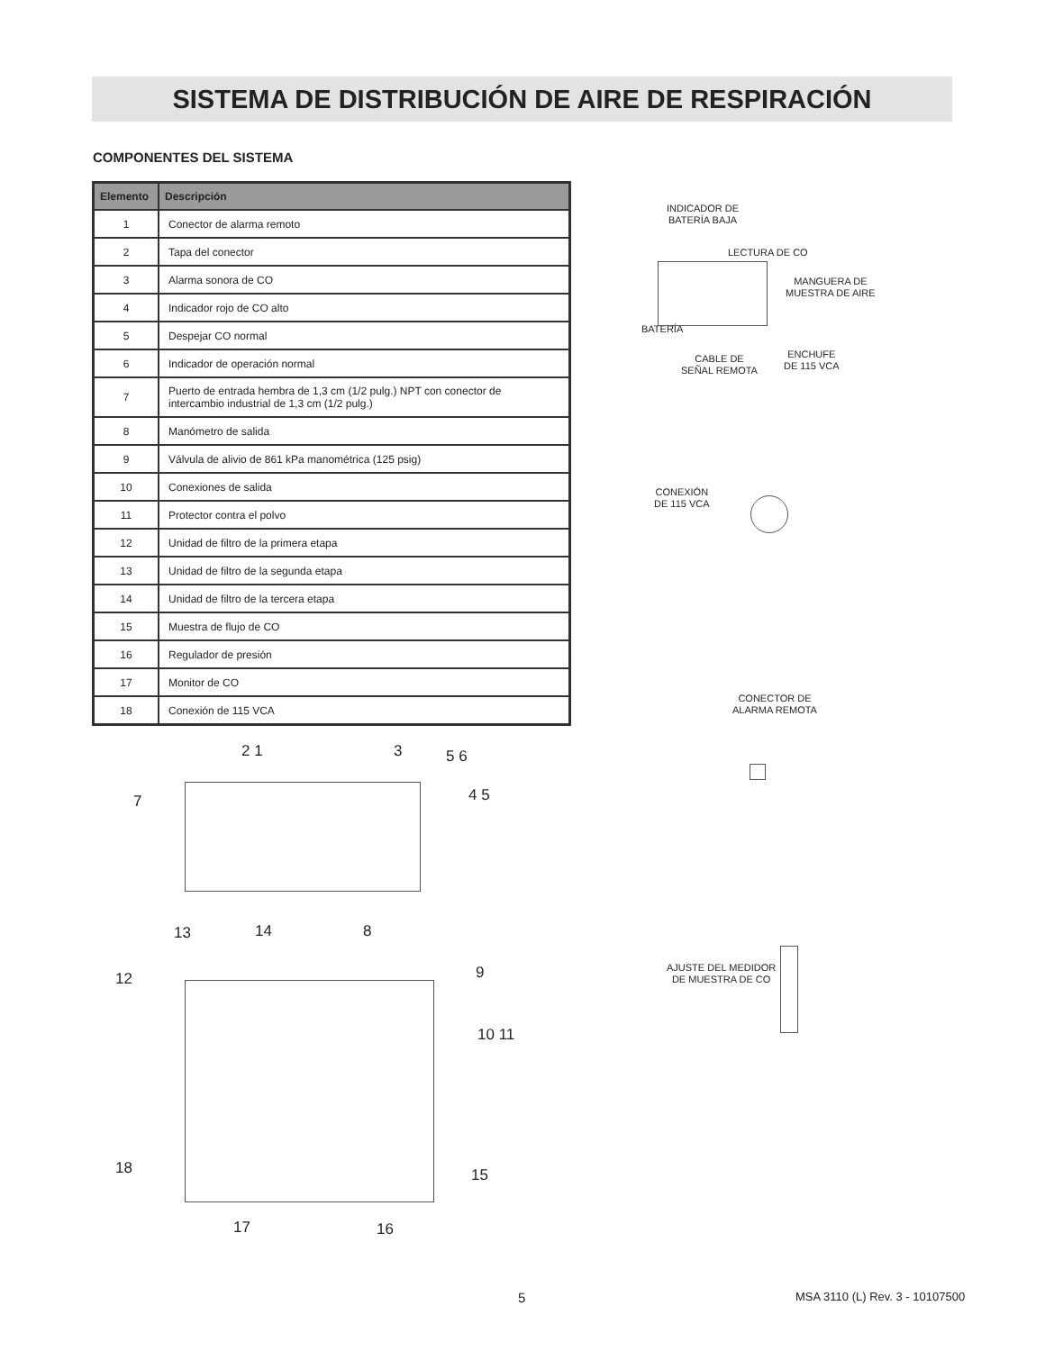SISTEMA DE DISTRIBUCIÓN DE AIRE DE RESPIRACIÓN
COMPONENTES DEL SISTEMA
| Elemento | Descripción |
| --- | --- |
| 1 | Conector de alarma remoto |
| 2 | Tapa del conector |
| 3 | Alarma sonora de CO |
| 4 | Indicador rojo de CO alto |
| 5 | Despejar CO normal |
| 6 | Indicador de operación normal |
| 7 | Puerto de entrada hembra de 1,3 cm (1/2 pulg.) NPT con conector de intercambio industrial de 1,3 cm (1/2 pulg.) |
| 8 | Manómetro de salida |
| 9 | Válvula de alivio de 861 kPa manométrica (125 psig) |
| 10 | Conexiones de salida |
| 11 | Protector contra el polvo |
| 12 | Unidad de filtro de la primera etapa |
| 13 | Unidad de filtro de la segunda etapa |
| 14 | Unidad de filtro de la tercera etapa |
| 15 | Muestra de flujo de CO |
| 16 | Regulador de presión |
| 17 | Monitor de CO |
| 18 | Conexión de 115 VCA |
INDICADOR DE
BATERÍA BAJA
LECTURA DE CO
MANGUERA DE
MUESTRA DE AIRE
BATERÍA
CABLE DE
SEÑAL REMOTA
ENCHUFE
DE 115 VCA
CONEXIÓN
DE 115 VCA
CONECTOR DE
ALARMA REMOTA
AJUSTE DEL MEDIDOR
DE MUESTRA DE CO
2 1 3 5 6
4 5
7
13 14 8
12 9
10 11
18 15
17 16
5 MSA 3110 (L) Rev. 3 - 10107500